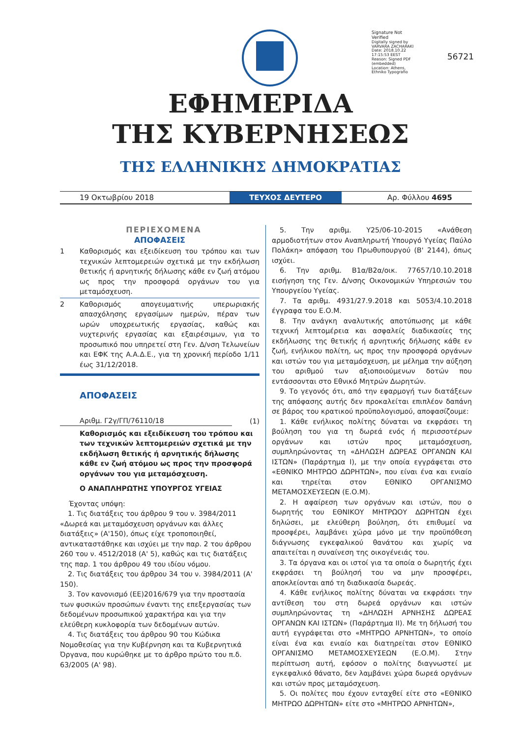Signature Not Verified
Digitally signed by VARVARA ZACHARAKI
Date: 2018.10.22 17:15:53 EEST
Reason: Signed PDF (embedded)
Location: Athens, Ethniko Typografio
56721
ΕΦΗΜΕΡΙΔΑ
ΤΗΣ ΚΥΒΕΡΝΗΣΕΩΣ
ΤΗΣ ΕΛΛΗΝΙΚΗΣ ΔΗΜΟΚΡΑΤΙΑΣ
19 Οκτωβρίου 2018
ΤΕΥΧΟΣ ΔΕΥΤΕΡΟ
Αρ. Φύλλου 4695
ΠΕΡΙΕΧΟΜΕΝΑ
ΑΠΟΦΑΣΕΙΣ
1 Καθορισμός και εξειδίκευση του τρόπου και των τεχνικών λεπτομερειών σχετικά με την εκδήλωση θετικής ή αρνητικής δήλωσης κάθε εν ζωή ατόμου ως προς την προσφορά οργάνων του για μεταμόσχευση.
2 Καθορισμός απογευματινής υπερωριακής απασχόλησης εργασίμων ημερών, πέραν των ωρών υποχρεωτικής εργασίας, καθώς και νυχτερινής εργασίας και εξαιρέσιμων, για το προσωπικό που υπηρετεί στη Γεν. Δ/νση Τελωνείων και ΕΦΚ της Α.Α.Δ.Ε., για τη χρονική περίοδο 1/11 έως 31/12/2018.
ΑΠΟΦΑΣΕΙΣ
Αριθμ. Γ2γ/ΓΠ/76110/18
(1)
Καθορισμός και εξειδίκευση του τρόπου και των τεχνικών λεπτομερειών σχετικά με την εκδήλωση θετικής ή αρνητικής δήλωσης κάθε εν ζωή ατόμου ως προς την προσφορά οργάνων του για μεταμόσχευση.
Ο ΑΝΑΠΛΗΡΩΤΗΣ ΥΠΟΥΡΓΟΣ ΥΓΕΙΑΣ
Έχοντας υπόψη:
1. Τις διατάξεις του άρθρου 9 του ν. 3984/2011 «Δωρεά και μεταμόσχευση οργάνων και άλλες διατάξεις» (Α'150), όπως είχε τροποποιηθεί, αντικαταστάθηκε και ισχύει με την παρ. 2 του άρθρου 260 του ν. 4512/2018 (Α' 5), καθώς και τις διατάξεις της παρ. 1 του άρθρου 49 του ιδίου νόμου.
2. Τις διατάξεις του άρθρου 34 του ν. 3984/2011 (Α' 150).
3. Τον κανονισμό (ΕΕ)2016/679 για την προστασία των φυσικών προσώπων έναντι της επεξεργασίας των δεδομένων προσωπικού χαρακτήρα και για την ελεύθερη κυκλοφορία των δεδομένων αυτών.
4. Τις διατάξεις του άρθρου 90 του Κώδικα Νομοθεσίας για την Κυβέρνηση και τα Κυβερνητικά Όργανα, που κυρώθηκε με το άρθρο πρώτο του π.δ. 63/2005 (Α' 98).
5. Την αριθμ. Υ25/06-10-2015 «Ανάθεση αρμοδιοτήτων στον Αναπληρωτή Υπουργό Υγείας Παύλο Πολάκη» απόφαση του Πρωθυπουργού (Β' 2144), όπως ισχύει.
6. Την αριθμ. Β1α/Β2α/οικ. 77657/10.10.2018 εισήγηση της Γεν. Δ/νσης Οικονομικών Υπηρεσιών του Υπουργείου Υγείας.
7. Τα αριθμ. 4931/27.9.2018 και 5053/4.10.2018 έγγραφα του Ε.Ο.Μ.
8. Την ανάγκη αναλυτικής αποτύπωσης με κάθε τεχνική λεπτομέρεια και ασφαλείς διαδικασίες της εκδήλωσης της θετικής ή αρνητικής δήλωσης κάθε εν ζωή, ενήλικου πολίτη, ως προς την προσφορά οργάνων και ιστών του για μεταμόσχευση, με μέλημα την αύξηση του αριθμού των αξιοποιούμενων δοτών που εντάσσονται στο Εθνικό Μητρών Δωρητών.
9. Το γεγονός ότι, από την εφαρμογή των διατάξεων της απόφασης αυτής δεν προκαλείται επιπλέον δαπάνη σε βάρος του κρατικού προϋπολογισμού, αποφασίζουμε:
1. Κάθε ενήλικος πολίτης δύναται να εκφράσει τη βούληση του για τη δωρεά ενός ή περισσοτέρων οργάνων και ιστών προς μεταμόσχευση, συμπληρώνοντας τη «ΔΗΛΩΣΗ ΔΩΡΕΑΣ ΟΡΓΑΝΩΝ ΚΑΙ ΙΣΤΩΝ» (Παράρτημα Ι), με την οποία εγγράφεται στο «ΕΘΝΙΚΟ ΜΗΤΡΩΟ ΔΩΡΗΤΩΝ», που είναι ένα και ενιαίο και τηρείται στον ΕΘΝΙΚΟ ΟΡΓΑΝΙΣΜΟ ΜΕΤΑΜΟΣΧΕΥΣΕΩΝ (Ε.Ο.Μ).
2. Η αφαίρεση των οργάνων και ιστών, που ο δωρητής του ΕΘΝΙΚΟΥ ΜΗΤΡΩΟΥ ΔΩΡΗΤΩΝ έχει δηλώσει, με ελεύθερη βούληση, ότι επιθυμεί να προσφέρει, λαμβάνει χώρα μόνο με την προϋπόθεση διάγνωσης εγκεφαλικού θανάτου και χωρίς να απαιτείται η συναίνεση της οικογένειάς του.
3. Τα όργανα και οι ιστοί για τα οποία ο δωρητής έχει εκφράσει τη βούλησή του να μην προσφέρει, αποκλείονται από τη διαδικασία δωρεάς.
4. Κάθε ενήλικος πολίτης δύναται να εκφράσει την αντίθεση του στη δωρεά οργάνων και ιστών συμπληρώνοντας τη «ΔΗΛΩΣΗ ΑΡΝΗΣΗΣ ΔΩΡΕΑΣ ΟΡΓΑΝΩΝ ΚΑΙ ΙΣΤΩΝ» (Παράρτημα ΙΙ). Με τη δήλωσή του αυτή εγγράφεται στο «ΜΗΤΡΩΟ ΑΡΝΗΤΩΝ», το οποίο είναι ένα και ενιαίο και διατηρείται στον ΕΘΝΙΚΟ ΟΡΓΑΝΙΣΜΟ ΜΕΤΑΜΟΣΧΕΥΣΕΩΝ (Ε.Ο.Μ). Στην περίπτωση αυτή, εφόσον ο πολίτης διαγνωστεί με εγκεφαλικό θάνατο, δεν λαμβάνει χώρα δωρεά οργάνων και ιστών προς μεταμόσχευση.
5. Οι πολίτες που έχουν ενταχθεί είτε στο «ΕΘΝΙΚΟ ΜΗΤΡΩΟ ΔΩΡΗΤΩΝ» είτε στο «ΜΗΤΡΩΟ ΑΡΝΗΤΩΝ»,